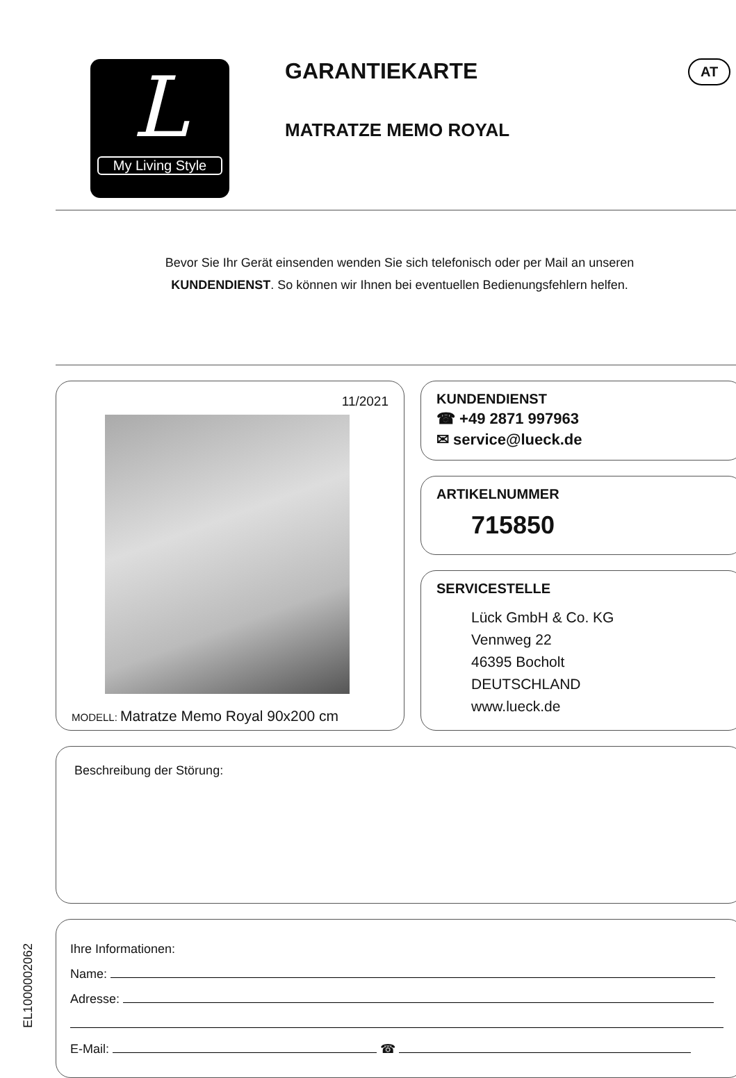L
My Living Style
GARANTIEKARTE AT
MATRATZE MEMO ROYAL
Bevor Sie Ihr Gerät einsenden wenden Sie sich telefonisch oder per Mail an unseren
KUNDENDIENST. So können wir Ihnen bei eventuellen Bedienungsfehlern helfen.
11/2021
MODELL: Matratze Memo Royal 90x200 cm
KUNDENDIENST
☎ +49 2871 997963
✉ service@lueck.de
ARTIKELNUMMER
715850
SERVICESTELLE
Lück GmbH & Co. KG
Vennweg 22
46395 Bocholt
DEUTSCHLAND
www.lueck.de
Beschreibung der Störung:
Ihre Informationen:
Name:
Adresse:
E-Mail: ☎
EL1000002062